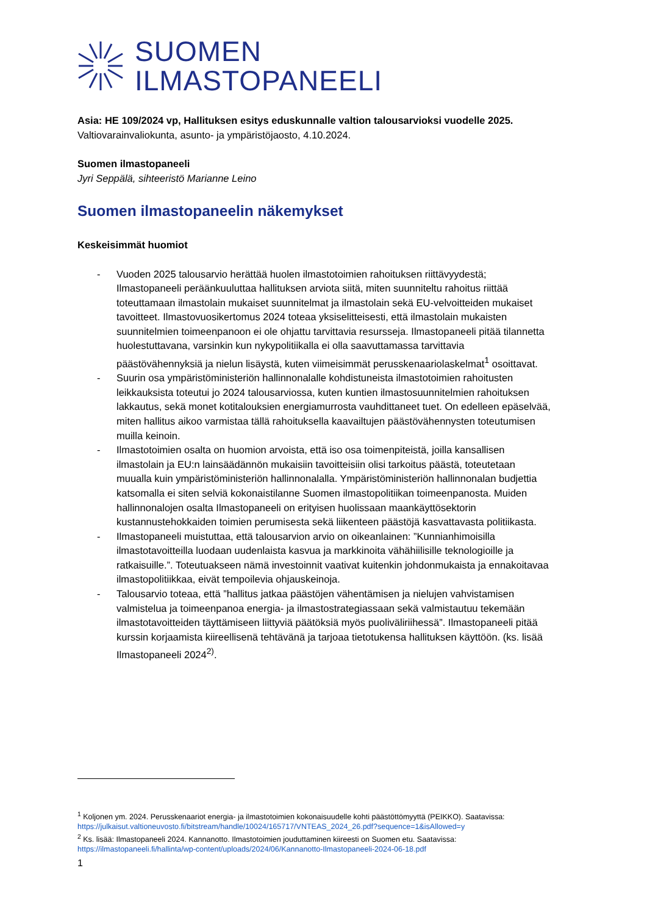SUOMEN
ILMASTOPANEELI
Asia: HE 109/2024 vp, Hallituksen esitys eduskunnalle valtion talousarvioksi vuodelle 2025.
Valtiovarainvaliokunta, asunto- ja ympäristöjaosto, 4.10.2024.
Suomen ilmastopaneeli
Jyri Seppälä, sihteeristö Marianne Leino
Suomen ilmastopaneelin näkemykset
Keskeisimmät huomiot
- Vuoden 2025 talousarvio herättää huolen ilmastotoimien rahoituksen riittävyydestä; Ilmastopaneeli peräänkuuluttaa hallituksen arviota siitä, miten suunniteltu rahoitus riittää toteuttamaan ilmastolain mukaiset suunnitelmat ja ilmastolain sekä EU-velvoitteiden mukaiset tavoitteet. Ilmastovuosikertomus 2024 toteaa yksiselitteisesti, että ilmastolain mukaisten suunnitelmien toimeenpanoon ei ole ohjattu tarvittavia resursseja. Ilmastopaneeli pitää tilannetta huolestuttavana, varsinkin kun nykypolitiikalla ei olla saavuttamassa tarvittavia päästövähennyksiä ja nielun lisäystä, kuten viimeisimmät perusskenaariolaskelmat<sup>1</sup> osoittavat.
- Suurin osa ympäristöministeriön hallinnonalalle kohdistuneista ilmastotoimien rahoitusten leikkauksista toteutui jo 2024 talousarviossa, kuten kuntien ilmastosuunnitelmien rahoituksen lakkautus, sekä monet kotitalouksien energiamurrosta vauhdittaneet tuet. On edelleen epäselvää, miten hallitus aikoo varmistaa tällä rahoituksella kaavailtujen päästövähennysten toteutumisen muilla keinoin.
- Ilmastotoimien osalta on huomion arvoista, että iso osa toimenpiteistä, joilla kansallisen ilmastolain ja EU:n lainsäädännön mukaisiin tavoitteisiin olisi tarkoitus päästä, toteutetaan muualla kuin ympäristöministeriön hallinnonalalla. Ympäristöministeriön hallinnonalan budjettia katsomalla ei siten selviä kokonaistilanne Suomen ilmastopolitiikan toimeenpanosta. Muiden hallinnonalojen osalta Ilmastopaneeli on erityisen huolissaan maankäyttösektorin kustannustehokkaiden toimien perumisesta sekä liikenteen päästöjä kasvattavasta politiikasta.
- Ilmastopaneeli muistuttaa, että talousarvion arvio on oikeanlainen: ”Kunnianhimoisilla ilmastotavoitteilla luodaan uudenlaista kasvua ja markkinoita vähähiilisille teknologioille ja ratkaisuille.”. Toteutuakseen nämä investoinnit vaativat kuitenkin johdonmukaista ja ennakoitavaa ilmastopolitiikkaa, eivät tempoilevia ohjauskeinoja.
- Talousarvio toteaa, että ”hallitus jatkaa päästöjen vähentämisen ja nielujen vahvistamisen valmistelua ja toimeenpanoa energia- ja ilmastostrategiassaan sekä valmistautuu tekemään ilmastotavoitteiden täyttämiseen liittyviä päätöksiä myös puoliväliriihessä”. Ilmastopaneeli pitää kurssin korjaamista kiireellisenä tehtävänä ja tarjoaa tietotukensa hallituksen käyttöön. (ks. lisää Ilmastopaneeli 2024<sup>2)</sup>.
<sup>1</sup> Koljonen ym. 2024. Perusskenaariot energia- ja ilmastotoimien kokonaisuudelle kohti päästöttömyyttä (PEIKKO). Saatavissa: https://julkaisut.valtioneuvosto.fi/bitstream/handle/10024/165717/VNTEAS_2024_26.pdf?sequence=1&isAllowed=y
<sup>2</sup> Ks. lisää: Ilmastopaneeli 2024. Kannanotto. Ilmastotoimien jouduttaminen kiireesti on Suomen etu. Saatavissa: https://ilmastopaneeli.fi/hallinta/wp-content/uploads/2024/06/Kannanotto-Ilmastopaneeli-2024-06-18.pdf
1